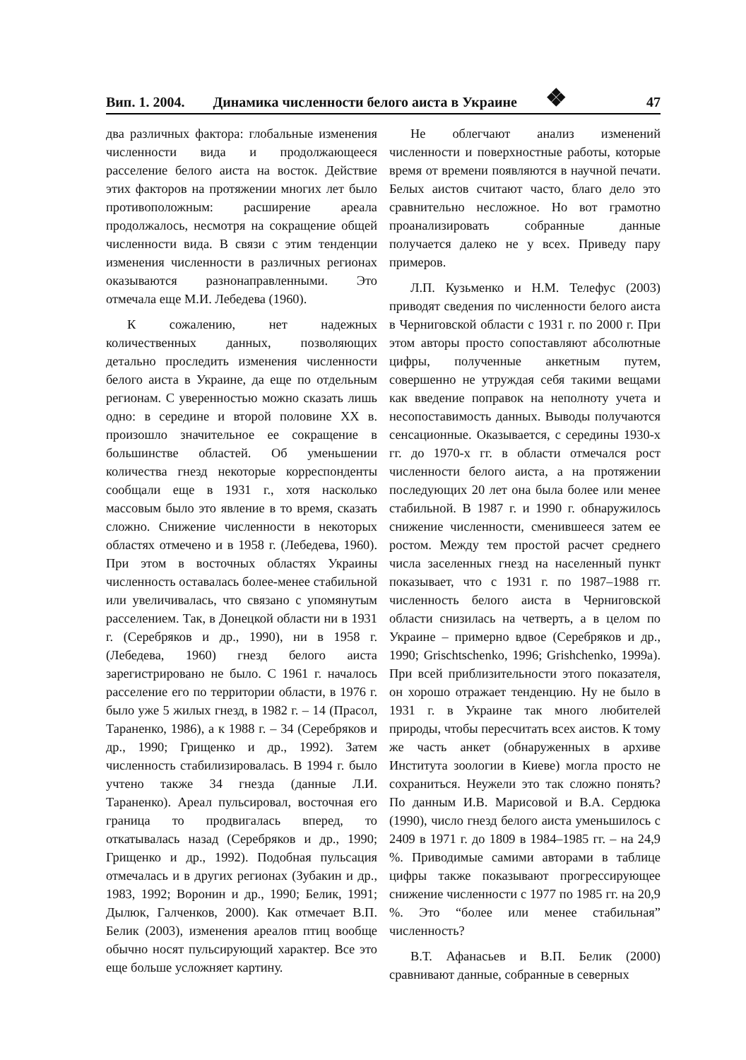Вип. 1. 2004. Динамика численности белого аиста в Украине ❖ 47
два различных фактора: глобальные изменения численности вида и продолжающееся расселение белого аиста на восток. Действие этих факторов на протяжении многих лет было противоположным: расширение ареала продолжалось, несмотря на сокращение общей численности вида. В связи с этим тенденции изменения численности в различных регионах оказываются разнонаправленными. Это отмечала еще М.И. Лебедева (1960).
К сожалению, нет надежных количественных данных, позволяющих детально проследить изменения численности белого аиста в Украине, да еще по отдельным регионам. С уверенностью можно сказать лишь одно: в середине и второй половине XX в. произошло значительное ее сокращение в большинстве областей. Об уменьшении количества гнезд некоторые корреспонденты сообщали еще в 1931 г., хотя насколько массовым было это явление в то время, сказать сложно. Снижение численности в некоторых областях отмечено и в 1958 г. (Лебедева, 1960). При этом в восточных областях Украины численность оставалась более-менее стабильной или увеличивалась, что связано с упомянутым расселением. Так, в Донецкой области ни в 1931 г. (Серебряков и др., 1990), ни в 1958 г. (Лебедева, 1960) гнезд белого аиста зарегистрировано не было. С 1961 г. началось расселение его по территории области, в 1976 г. было уже 5 жилых гнезд, в 1982 г. – 14 (Прасол, Тараненко, 1986), а к 1988 г. – 34 (Серебряков и др., 1990; Грищенко и др., 1992). Затем численность стабилизировалась. В 1994 г. было учтено также 34 гнезда (данные Л.И. Тараненко). Ареал пульсировал, восточная его граница то продвигалась вперед, то откатывалась назад (Серебряков и др., 1990; Грищенко и др., 1992). Подобная пульсация отмечалась и в других регионах (Зубакин и др., 1983, 1992; Воронин и др., 1990; Белик, 1991; Дылюк, Галченков, 2000). Как отмечает В.П. Белик (2003), изменения ареалов птиц вообще обычно носят пульсирующий характер. Все это еще больше усложняет картину.
Не облегчают анализ изменений численности и поверхностные работы, которые время от времени появляются в научной печати. Белых аистов считают часто, благо дело это сравнительно несложное. Но вот грамотно проанализировать собранные данные получается далеко не у всех. Приведу пару примеров.
Л.П. Кузьменко и Н.М. Телефус (2003) приводят сведения по численности белого аиста в Черниговской области с 1931 г. по 2000 г. При этом авторы просто сопоставляют абсолютные цифры, полученные анкетным путем, совершенно не утруждая себя такими вещами как введение поправок на неполноту учета и несопоставимость данных. Выводы получаются сенсационные. Оказывается, с середины 1930-х гг. до 1970-х гг. в области отмечался рост численности белого аиста, а на протяжении последующих 20 лет она была более или менее стабильной. В 1987 г. и 1990 г. обнаружилось снижение численности, сменившееся затем ее ростом. Между тем простой расчет среднего числа заселенных гнезд на населенный пункт показывает, что с 1931 г. по 1987–1988 гг. численность белого аиста в Черниговской области снизилась на четверть, а в целом по Украине – примерно вдвое (Серебряков и др., 1990; Grischtschenko, 1996; Grishchenko, 1999a). При всей приблизительности этого показателя, он хорошо отражает тенденцию. Ну не было в 1931 г. в Украине так много любителей природы, чтобы пересчитать всех аистов. К тому же часть анкет (обнаруженных в архиве Института зоологии в Киеве) могла просто не сохраниться. Неужели это так сложно понять? По данным И.В. Марисовой и В.А. Сердюка (1990), число гнезд белого аиста уменьшилось с 2409 в 1971 г. до 1809 в 1984–1985 гг. – на 24,9 %. Приводимые самими авторами в таблице цифры также показывают прогрессирующее снижение численности с 1977 по 1985 гг. на 20,9 %. Это “более или менее стабильная” численность?
В.Т. Афанасьев и В.П. Белик (2000) сравнивают данные, собранные в северных